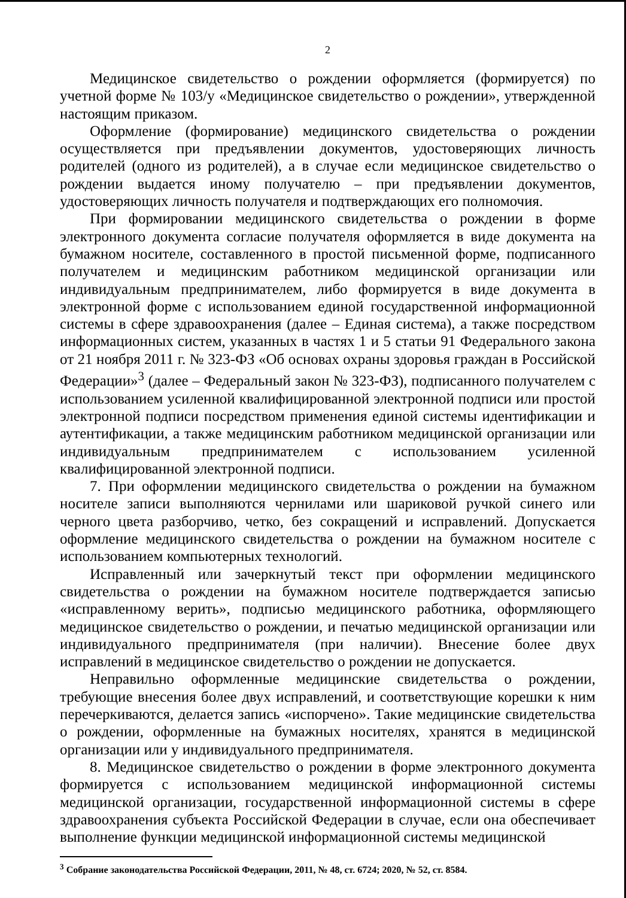2
Медицинское свидетельство о рождении оформляется (формируется) по учетной форме № 103/у «Медицинское свидетельство о рождении», утвержденной настоящим приказом.
Оформление (формирование) медицинского свидетельства о рождении осуществляется при предъявлении документов, удостоверяющих личность родителей (одного из родителей), а в случае если медицинское свидетельство о рождении выдается иному получателю – при предъявлении документов, удостоверяющих личность получателя и подтверждающих его полномочия.
При формировании медицинского свидетельства о рождении в форме электронного документа согласие получателя оформляется в виде документа на бумажном носителе, составленного в простой письменной форме, подписанного получателем и медицинским работником медицинской организации или индивидуальным предпринимателем, либо формируется в виде документа в электронной форме с использованием единой государственной информационной системы в сфере здравоохранения (далее – Единая система), а также посредством информационных систем, указанных в частях 1 и 5 статьи 91 Федерального закона от 21 ноября 2011 г. № 323-ФЗ «Об основах охраны здоровья граждан в Российской Федерации»<sup>3</sup> (далее – Федеральный закон № 323-ФЗ), подписанного получателем с использованием усиленной квалифицированной электронной подписи или простой электронной подписи посредством применения единой системы идентификации и аутентификации, а также медицинским работником медицинской организации или индивидуальным предпринимателем с использованием усиленной квалифицированной электронной подписи.
7. При оформлении медицинского свидетельства о рождении на бумажном носителе записи выполняются чернилами или шариковой ручкой синего или черного цвета разборчиво, четко, без сокращений и исправлений. Допускается оформление медицинского свидетельства о рождении на бумажном носителе с использованием компьютерных технологий.
Исправленный или зачеркнутый текст при оформлении медицинского свидетельства о рождении на бумажном носителе подтверждается записью «исправленному верить», подписью медицинского работника, оформляющего медицинское свидетельство о рождении, и печатью медицинской организации или индивидуального предпринимателя (при наличии). Внесение более двух исправлений в медицинское свидетельство о рождении не допускается.
Неправильно оформленные медицинские свидетельства о рождении, требующие внесения более двух исправлений, и соответствующие корешки к ним перечеркиваются, делается запись «испорчено». Такие медицинские свидетельства о рождении, оформленные на бумажных носителях, хранятся в медицинской организации или у индивидуального предпринимателя.
8. Медицинское свидетельство о рождении в форме электронного документа формируется с использованием медицинской информационной системы медицинской организации, государственной информационной системы в сфере здравоохранения субъекта Российской Федерации в случае, если она обеспечивает выполнение функции медицинской информационной системы медицинской
<sup>3</sup> Собрание законодательства Российской Федерации, 2011, № 48, ст. 6724; 2020, № 52, ст. 8584.